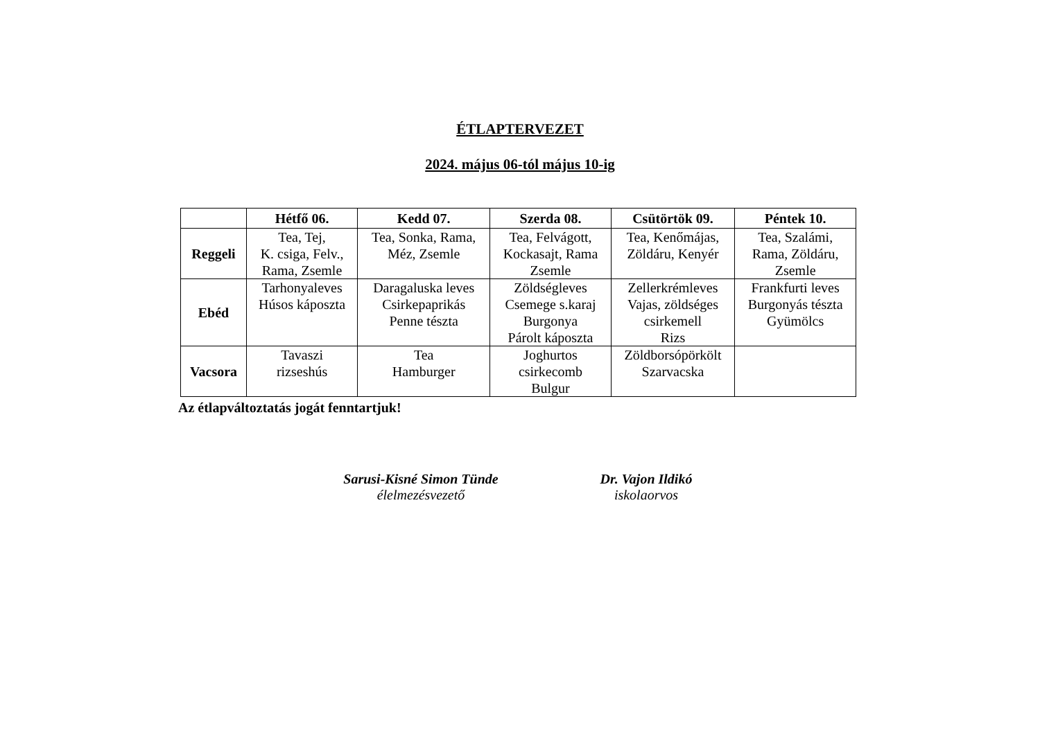ÉTLAPTERVEZET
2024. május 06-tól május 10-ig
| | Hétfő 06. | Kedd 07. | Szerda 08. | Csütörtök 09. | Péntek 10. |
| --- | --- | --- | --- | --- | --- |
| Reggeli | Tea, Tej, K. csiga, Felv., Rama, Zsemle | Tea, Sonka, Rama, Méz, Zsemle | Tea, Felvágott, Kockasajt, Rama Zsemle | Tea, Kenőmájas, Zöldáru, Kenyér | Tea, Szalámi, Rama, Zöldáru, Zsemle |
| Ebéd | Tarhonyaleves Húsos káposzta | Daragaluska leves Csirkepaprikás Penne tészta | Zöldségleves Csemege s.karaj Burgonya Párolt káposzta | Zellerkrémleves Vajas, zöldséges csirkemell Rizs | Frankfurti leves Burgonyás tészta Gyümölcs |
| Vacsora | Tavaszi rizseshús | Tea Hamburger | Joghurtos csirkecomb Bulgur | Zöldborsópörkölt Szarvacska | |
Az étlapváltoztatás jogát fenntartjuk!
Sarusi-Kisné Simon Tünde
élelmezésvezető
Dr. Vajon Ildikó
iskolaorvos